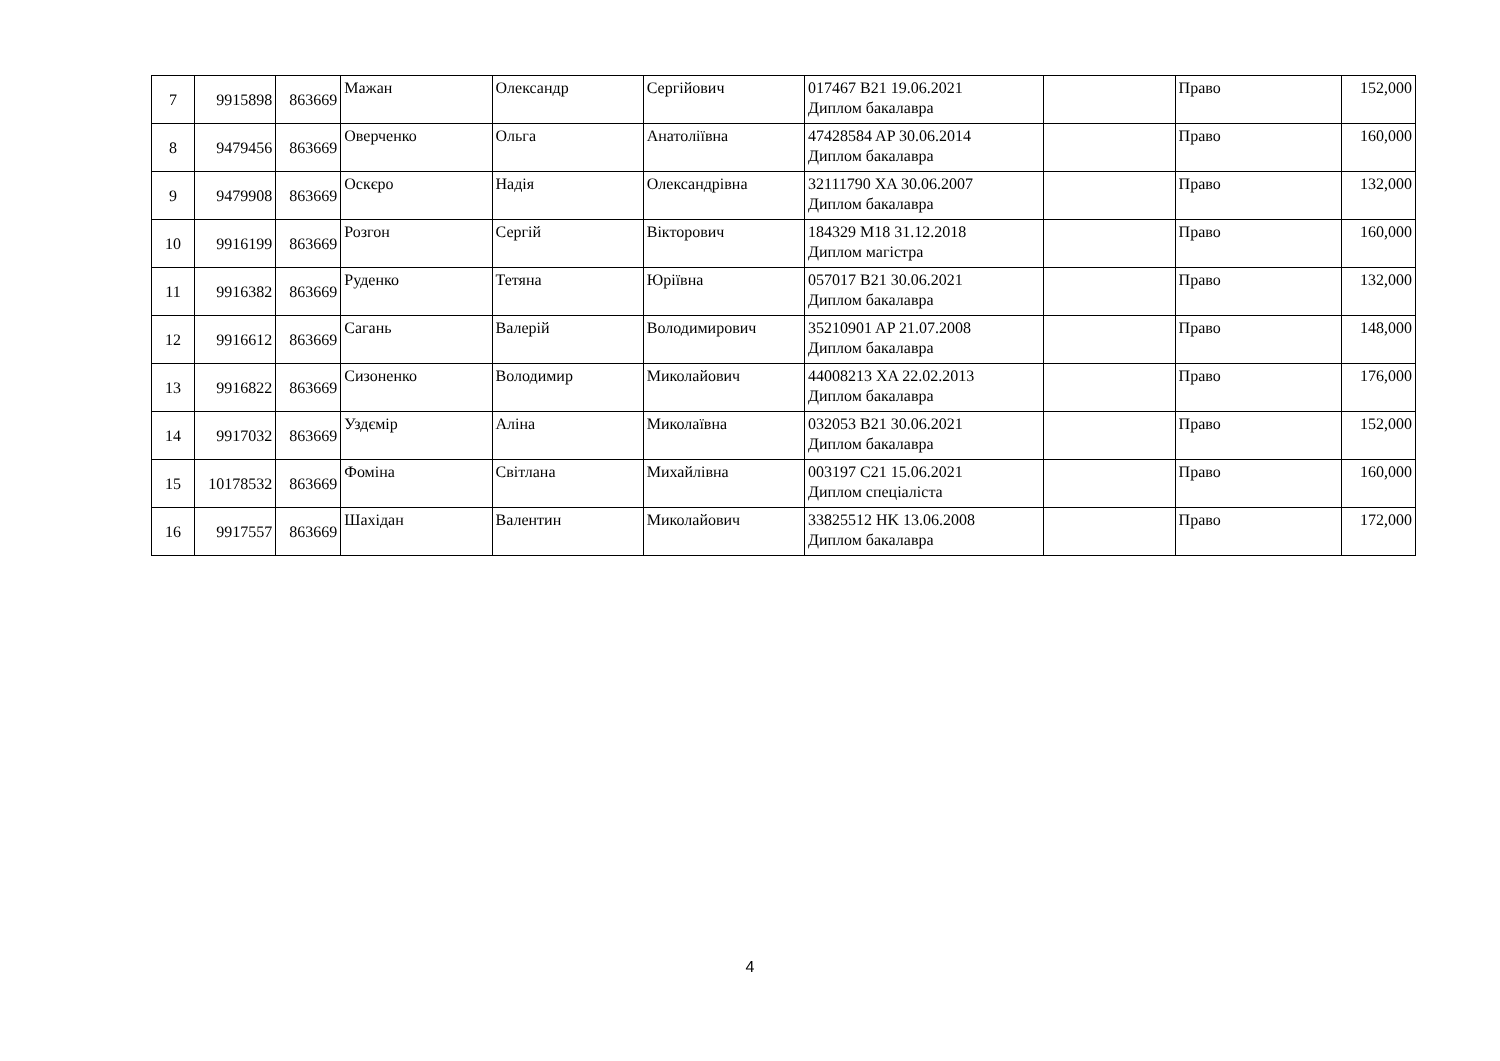| 7 | 9915898 | 863669 | Мажан | Олександр | Сергійович | 017467 B21 19.06.2021 Диплом бакалавра | | Право | 152,000 |
| 8 | 9479456 | 863669 | Оверченко | Ольга | Анатоліївна | 47428584 AP 30.06.2014 Диплом бакалавра | | Право | 160,000 |
| 9 | 9479908 | 863669 | Оскєро | Надія | Олександрівна | 32111790 XA 30.06.2007 Диплом бакалавра | | Право | 132,000 |
| 10 | 9916199 | 863669 | Розгон | Сергій | Вікторович | 184329 M18 31.12.2018 Диплом магістра | | Право | 160,000 |
| 11 | 9916382 | 863669 | Руденко | Тетяна | Юріївна | 057017 B21 30.06.2021 Диплом бакалавра | | Право | 132,000 |
| 12 | 9916612 | 863669 | Сагань | Валерій | Володимирович | 35210901 AP 21.07.2008 Диплом бакалавра | | Право | 148,000 |
| 13 | 9916822 | 863669 | Сизоненко | Володимир | Миколайович | 44008213 XA 22.02.2013 Диплом бакалавра | | Право | 176,000 |
| 14 | 9917032 | 863669 | Уздємір | Аліна | Миколаївна | 032053 B21 30.06.2021 Диплом бакалавра | | Право | 152,000 |
| 15 | 10178532 | 863669 | Фоміна | Світлана | Михайлівна | 003197 C21 15.06.2021 Диплом спеціаліста | | Право | 160,000 |
| 16 | 9917557 | 863669 | Шахідан | Валентин | Миколайович | 33825512 HK 13.06.2008 Диплом бакалавра | | Право | 172,000 |
4